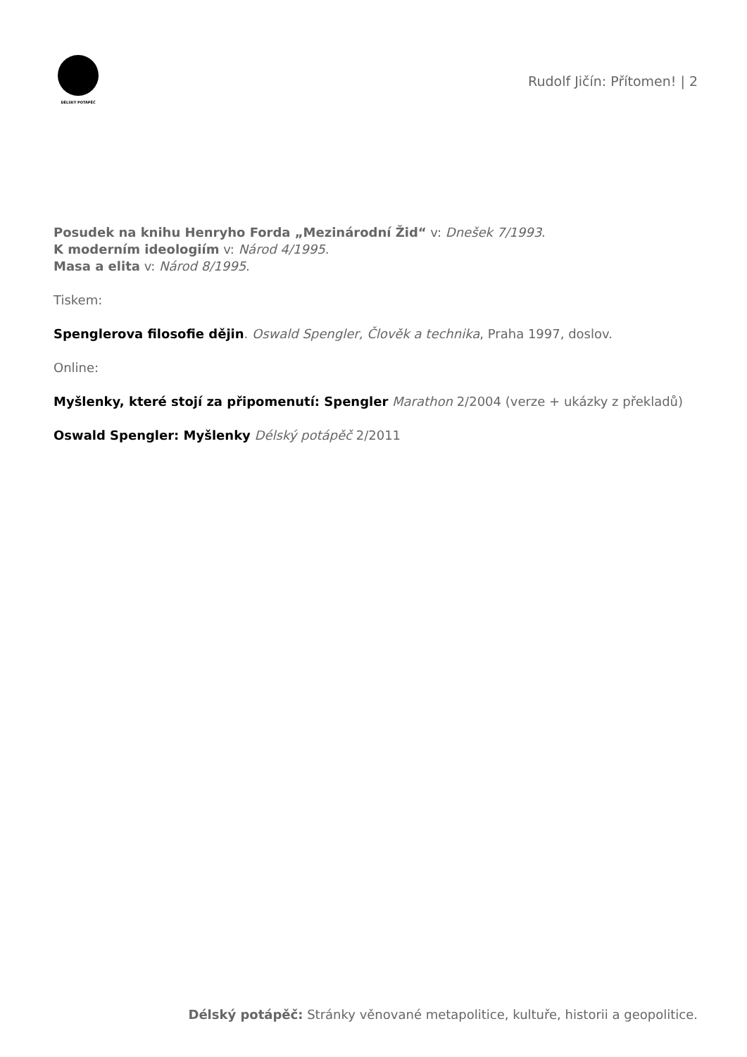DÉLSKÝ POTÁPĚČ
Rudolf Jičín: Přítomen! | 2
Posudek na knihu Henryho Forda „Mezinárodní Žid“ v: Dnešek 7/1993.
K moderním ideologiím v: Národ 4/1995.
Masa a elita v: Národ 8/1995.
Tiskem:
Spenglerova filosofie dějin. Oswald Spengler, Člověk a technika, Praha 1997, doslov.
Online:
Myšlenky, které stojí za připomenutí: Spengler Marathon 2/2004 (verze + ukázky z překladů)
Oswald Spengler: Myšlenky Délský potápěč 2/2011
Délský potápěč: Stránky věnované metapolitice, kultuře, historii a geopolitice.